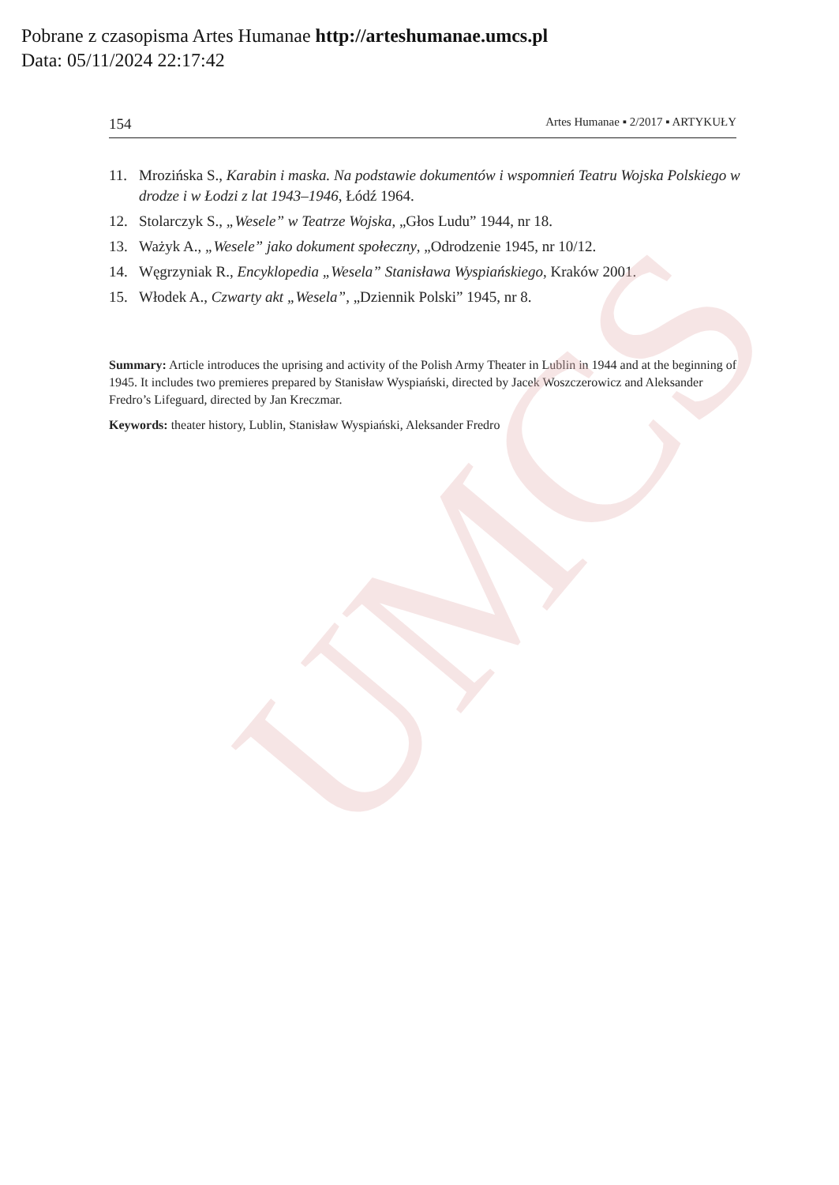UMCS
Pobrane z czasopisma Artes Humanae http://arteshumanae.umcs.pl
Data: 05/11/2024 22:17:42
154 Artes Humanae ▪ 2/2017 ▪ ARTYKUŁY
11. Mrozińska S., Karabin i maska. Na podstawie dokumentów i wspomnień Teatru Wojska Polskiego w drodze i w Łodzi z lat 1943–1946, Łódź 1964.
12. Stolarczyk S., „Wesele” w Teatrze Wojska, „Głos Ludu” 1944, nr 18.
13. Ważyk A., „Wesele” jako dokument społeczny, „Odrodzenie 1945, nr 10/12.
14. Węgrzyniak R., Encyklopedia „Wesela” Stanisława Wyspiańskiego, Kraków 2001.
15. Włodek A., Czwarty akt „Wesela”, „Dziennik Polski” 1945, nr 8.
Summary: Article introduces the uprising and activity of the Polish Army Theater in Lublin in 1944 and at the beginning of 1945. It includes two premieres prepared by Stanisław Wyspiański, directed by Jacek Woszczerowicz and Aleksander Fredro’s Lifeguard, directed by Jan Kreczmar.
Keywords: theater history, Lublin, Stanisław Wyspiański, Aleksander Fredro